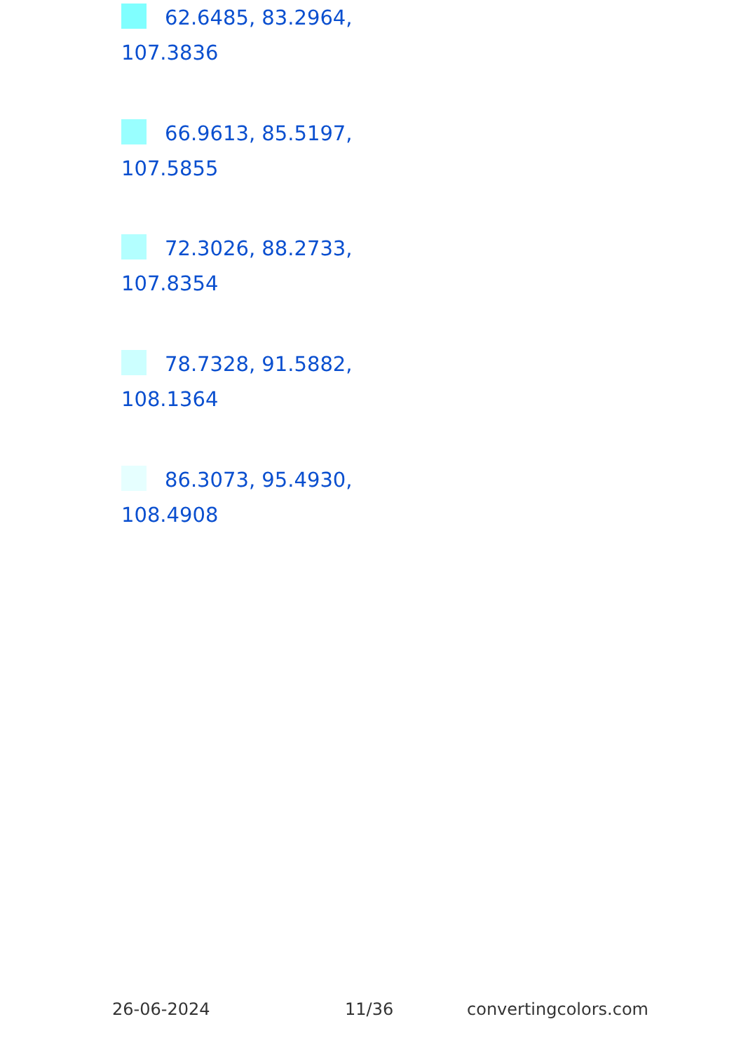62.6485, 83.2964, 107.3836
66.9613, 85.5197, 107.5855
72.3026, 88.2733, 107.8354
78.7328, 91.5882, 108.1364
86.3073, 95.4930, 108.4908
26-06-2024 11/36 convertingcolors.com